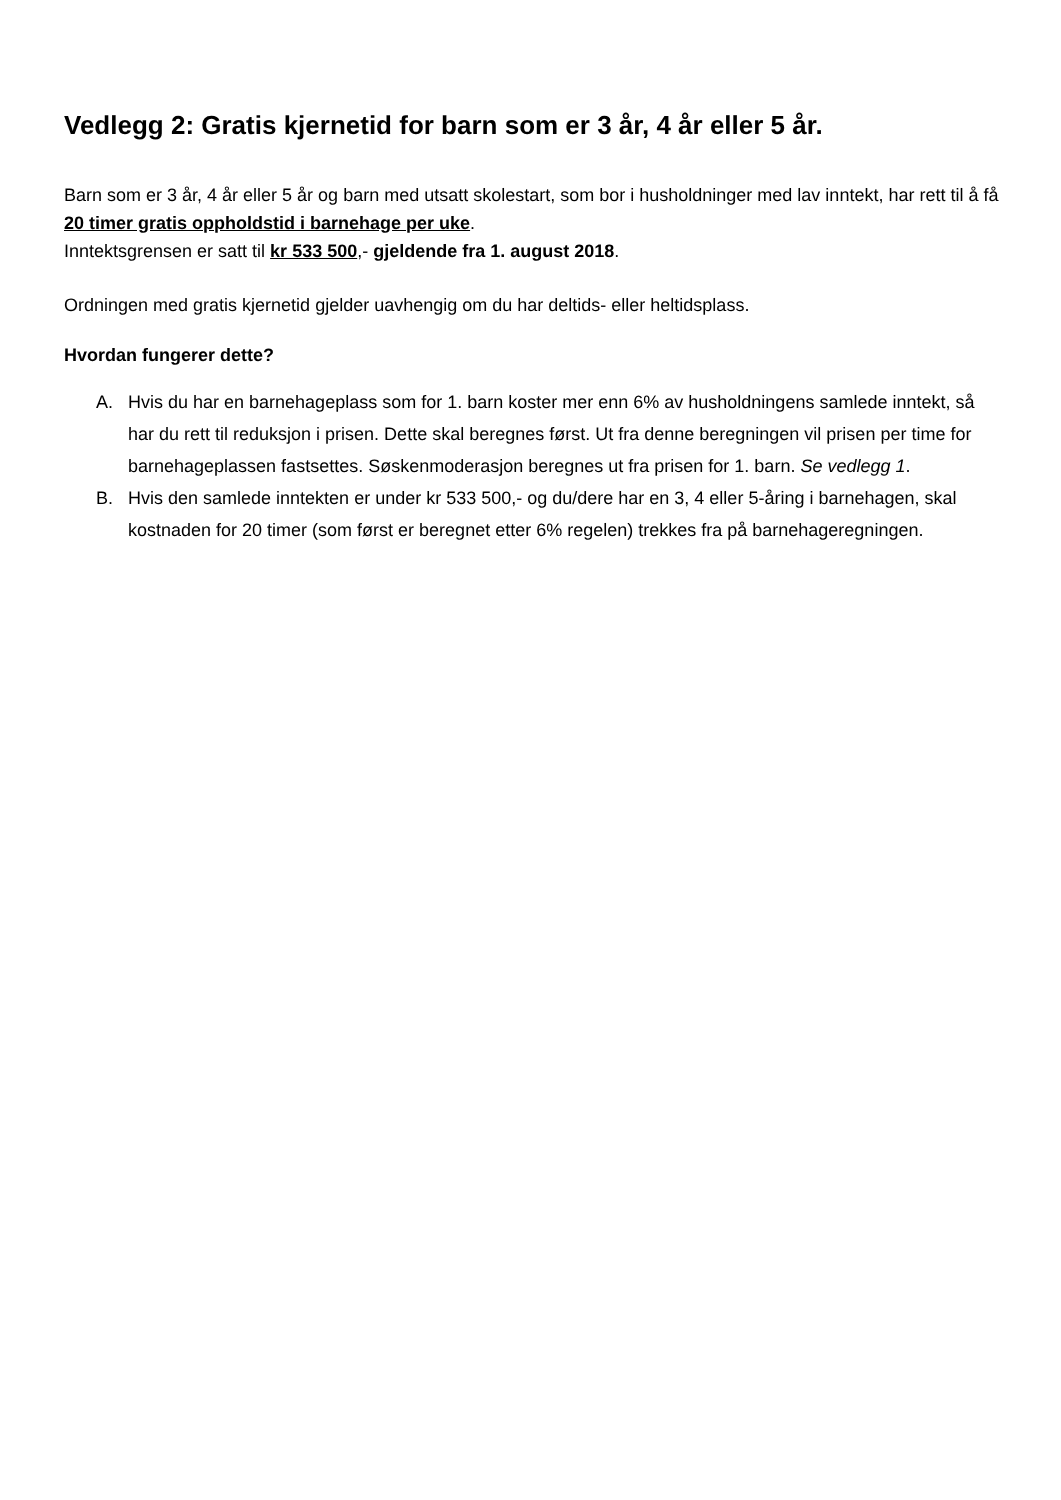Vedlegg 2: Gratis kjernetid for barn som er 3 år, 4 år eller 5 år.
Barn som er 3 år, 4 år eller 5 år og barn med utsatt skolestart, som bor i husholdninger med lav inntekt, har rett til å få 20 timer gratis oppholdstid i barnehage per uke.
Inntektsgrensen er satt til kr 533 500,- gjeldende fra 1. august 2018.
Ordningen med gratis kjernetid gjelder uavhengig om du har deltids- eller heltidsplass.
Hvordan fungerer dette?
A. Hvis du har en barnehageplass som for 1. barn koster mer enn 6% av husholdningens samlede inntekt, så har du rett til reduksjon i prisen. Dette skal beregnes først. Ut fra denne beregningen vil prisen per time for barnehageplassen fastsettes. Søskenmoderasjon beregnes ut fra prisen for 1. barn. Se vedlegg 1.
B. Hvis den samlede inntekten er under kr 533 500,- og du/dere har en 3, 4 eller 5-åring i barnehagen, skal kostnaden for 20 timer (som først er beregnet etter 6% regelen) trekkes fra på barnehageregningen.